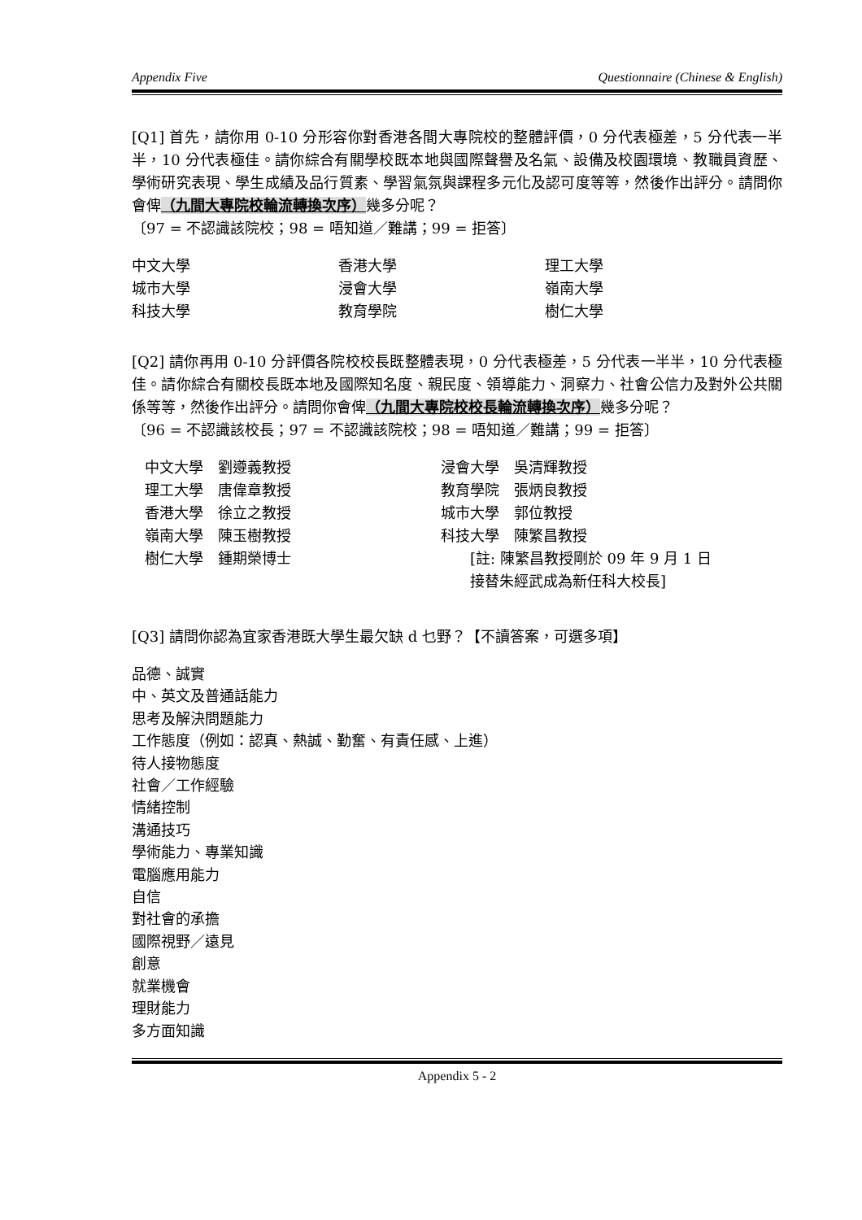Appendix Five Questionnaire (Chinese & English)
[Q1] 首先，請你用 0-10 分形容你對香港各間大專院校的整體評價，0 分代表極差，5 分代表一半半，10 分代表極佳。請你綜合有關學校既本地與國際聲譽及名氣、設備及校園環境、教職員資歷、學術研究表現、學生成績及品行質素、學習氣氛與課程多元化及認可度等等，然後作出評分。請問你會俾（九間大專院校輪流轉換次序）幾多分呢？
〔97 = 不認識該院校；98 = 唔知道／難講；99 = 拒答〕
| 中文大學 | 香港大學 | 理工大學 |
| 城市大學 | 浸會大學 | 嶺南大學 |
| 科技大學 | 教育學院 | 樹仁大學 |
[Q2] 請你再用 0-10 分評價各院校校長既整體表現，0 分代表極差，5 分代表一半半，10 分代表極佳。請你綜合有關校長既本地及國際知名度、親民度、領導能力、洞察力、社會公信力及對外公共關係等等，然後作出評分。請問你會俾（九間大專院校校長輪流轉換次序）幾多分呢？
〔96 = 不認識該校長；97 = 不認識該院校；98 = 唔知道／難講；99 = 拒答〕
| 中文大學 劉遵義教授 | 浸會大學 吳清輝教授 |
| 理工大學 唐偉章教授 | 教育學院 張炳良教授 |
| 香港大學 徐立之教授 | 城市大學 郭位教授 |
| 嶺南大學 陳玉樹教授 | 科技大學 陳繁昌教授 |
| 樹仁大學 鍾期榮博士 | [註: 陳繁昌教授剛於 09 年 9 月 1 日 接替朱經武成為新任科大校長] |
[Q3] 請問你認為宜家香港既大學生最欠缺 d 乜野？【不讀答案，可選多項】
品德、誠實
中、英文及普通話能力
思考及解決問題能力
工作態度（例如：認真、熱誠、勤奮、有責任感、上進）
待人接物態度
社會／工作經驗
情緒控制
溝通技巧
學術能力、專業知識
電腦應用能力
自信
對社會的承擔
國際視野／遠見
創意
就業機會
理財能力
多方面知識
Appendix 5 - 2